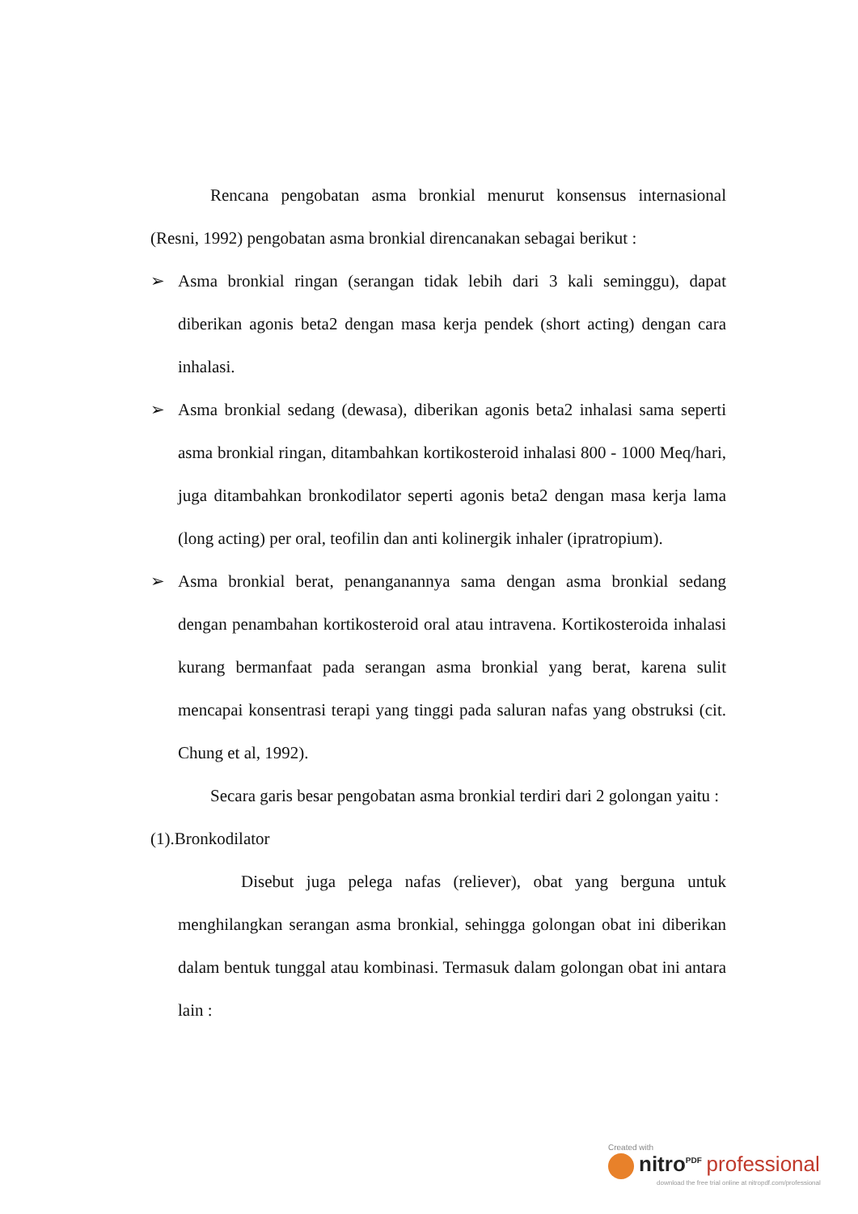Rencana pengobatan asma bronkial menurut konsensus internasional (Resni, 1992) pengobatan asma bronkial direncanakan sebagai berikut :
➢ Asma bronkial ringan (serangan tidak lebih dari 3 kali seminggu), dapat diberikan agonis beta2 dengan masa kerja pendek (short acting) dengan cara inhalasi.
➢ Asma bronkial sedang (dewasa), diberikan agonis beta2 inhalasi sama seperti asma bronkial ringan, ditambahkan kortikosteroid inhalasi 800 - 1000 Meq/hari, juga ditambahkan bronkodilator seperti agonis beta2 dengan masa kerja lama (long acting) per oral, teofilin dan anti kolinergik inhaler (ipratropium).
➢ Asma bronkial berat, penanganannya sama dengan asma bronkial sedang dengan penambahan kortikosteroid oral atau intravena. Kortikosteroida inhalasi kurang bermanfaat pada serangan asma bronkial yang berat, karena sulit mencapai konsentrasi terapi yang tinggi pada saluran nafas yang obstruksi (cit. Chung et al, 1992).
Secara garis besar pengobatan asma bronkial terdiri dari 2 golongan yaitu :
(1).Bronkodilator
Disebut juga pelega nafas (reliever), obat yang berguna untuk menghilangkan serangan asma bronkial, sehingga golongan obat ini diberikan dalam bentuk tunggal atau kombinasi. Termasuk dalam golongan obat ini antara lain :
Created with
nitro<sup>PDF</sup> professional
download the free trial online at nitropdf.com/professional